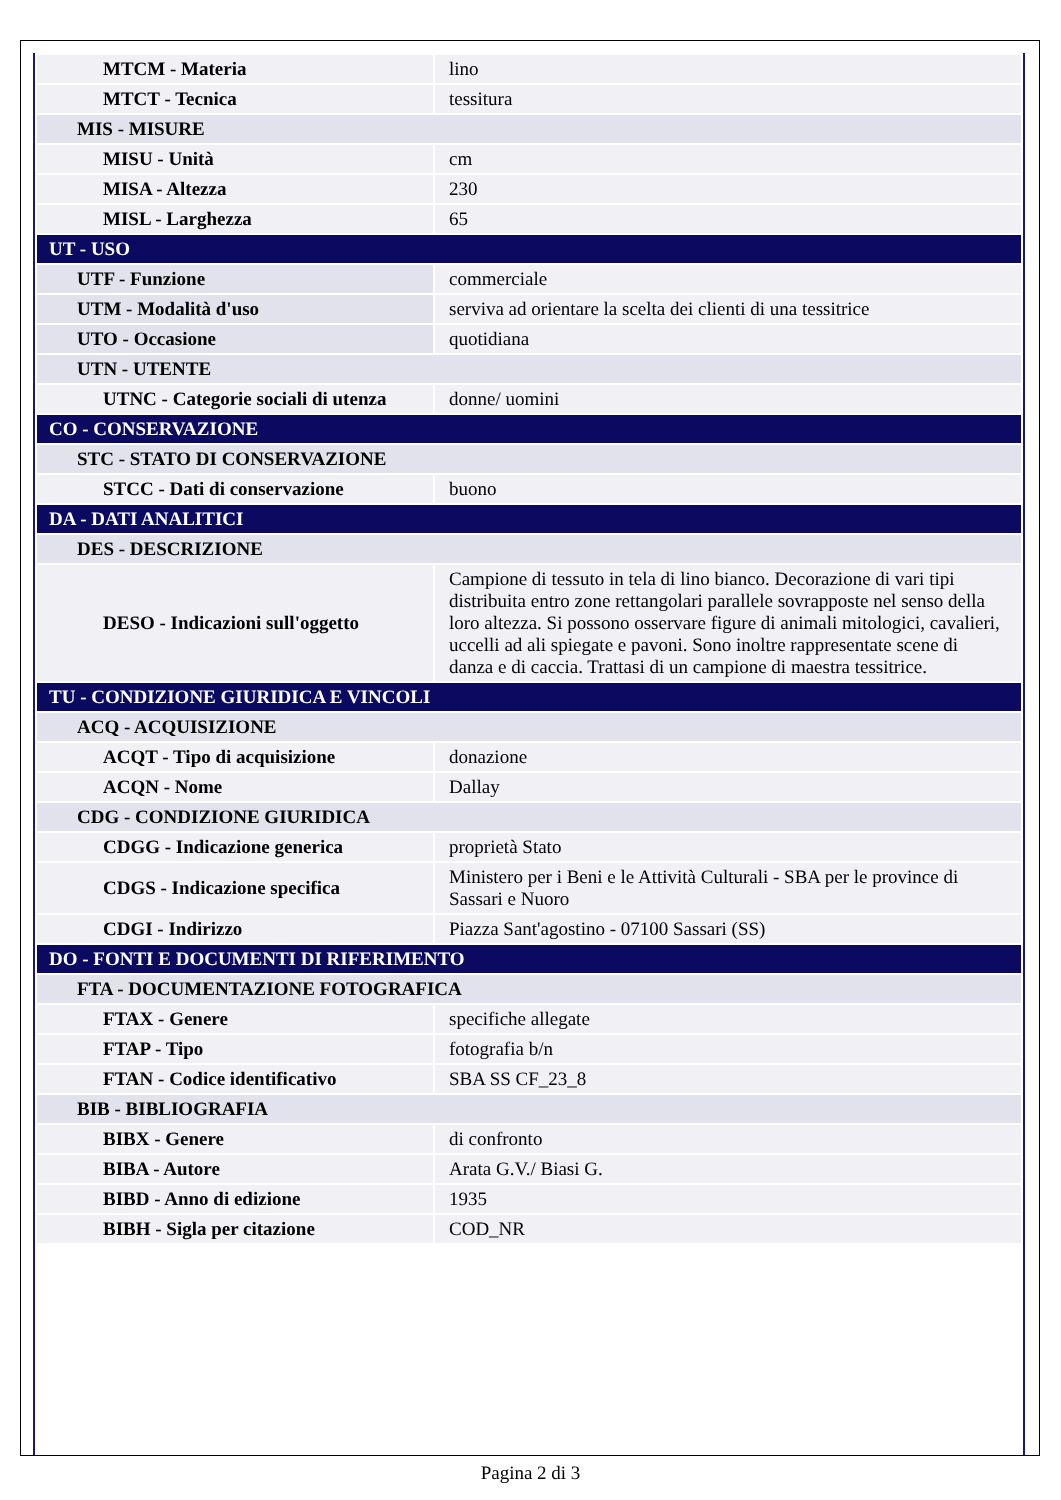| MTCM - Materia | lino |
| MTCT - Tecnica | tessitura |
| MIS - MISURE | |
| MISU - Unità | cm |
| MISA - Altezza | 230 |
| MISL - Larghezza | 65 |
| UT - USO | |
| UTF - Funzione | commerciale |
| UTM - Modalità d'uso | serviva ad orientare la scelta dei clienti di una tessitrice |
| UTO - Occasione | quotidiana |
| UTN - UTENTE | |
| UTNC - Categorie sociali di utenza | donne/ uomini |
| CO - CONSERVAZIONE | |
| STC - STATO DI CONSERVAZIONE | |
| STCC - Dati di conservazione | buono |
| DA - DATI ANALITICI | |
| DES - DESCRIZIONE | |
| DESO - Indicazioni sull'oggetto | Campione di tessuto in tela di lino bianco. Decorazione di vari tipi distribuita entro zone rettangolari parallele sovrapposte nel senso della loro altezza. Si possono osservare figure di animali mitologici, cavalieri, uccelli ad ali spiegate e pavoni. Sono inoltre rappresentate scene di danza e di caccia. Trattasi di un campione di maestra tessitrice. |
| TU - CONDIZIONE GIURIDICA E VINCOLI | |
| ACQ - ACQUISIZIONE | |
| ACQT - Tipo di acquisizione | donazione |
| ACQN - Nome | Dallay |
| CDG - CONDIZIONE GIURIDICA | |
| CDGG - Indicazione generica | proprietà Stato |
| CDGS - Indicazione specifica | Ministero per i Beni e le Attività Culturali - SBA per le province di Sassari e Nuoro |
| CDGI - Indirizzo | Piazza Sant'agostino - 07100 Sassari (SS) |
| DO - FONTI E DOCUMENTI DI RIFERIMENTO | |
| FTA - DOCUMENTAZIONE FOTOGRAFICA | |
| FTAX - Genere | specifiche allegate |
| FTAP - Tipo | fotografia b/n |
| FTAN - Codice identificativo | SBA SS CF_23_8 |
| BIB - BIBLIOGRAFIA | |
| BIBX - Genere | di confronto |
| BIBA - Autore | Arata G.V./ Biasi G. |
| BIBD - Anno di edizione | 1935 |
| BIBH - Sigla per citazione | COD_NR |
Pagina 2 di 3